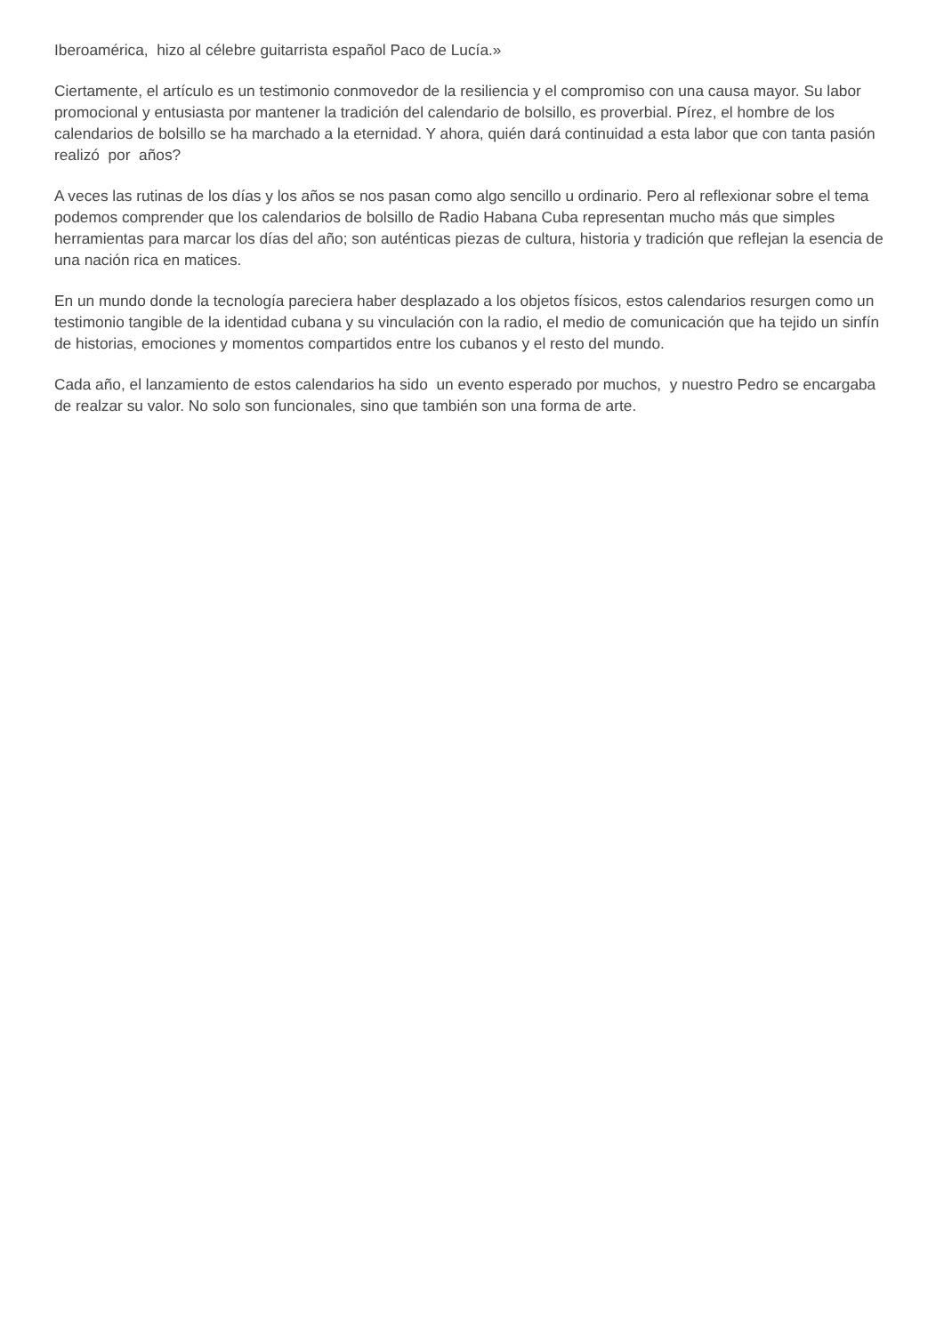Iberoamérica, hizo al célebre guitarrista español Paco de Lucía.»
Ciertamente, el artículo es un testimonio conmovedor de la resiliencia y el compromiso con una causa mayor. Su labor promocional y entusiasta por mantener la tradición del calendario de bolsillo, es proverbial. Pírez, el hombre de los calendarios de bolsillo se ha marchado a la eternidad. Y ahora, quién dará continuidad a esta labor que con tanta pasión realizó por años?
A veces las rutinas de los días y los años se nos pasan como algo sencillo u ordinario. Pero al reflexionar sobre el tema podemos comprender que los calendarios de bolsillo de Radio Habana Cuba representan mucho más que simples herramientas para marcar los días del año; son auténticas piezas de cultura, historia y tradición que reflejan la esencia de una nación rica en matices.
En un mundo donde la tecnología pareciera haber desplazado a los objetos físicos, estos calendarios resurgen como un testimonio tangible de la identidad cubana y su vinculación con la radio, el medio de comunicación que ha tejido un sinfín de historias, emociones y momentos compartidos entre los cubanos y el resto del mundo.
Cada año, el lanzamiento de estos calendarios ha sido un evento esperado por muchos, y nuestro Pedro se encargaba de realzar su valor. No solo son funcionales, sino que también son una forma de arte.